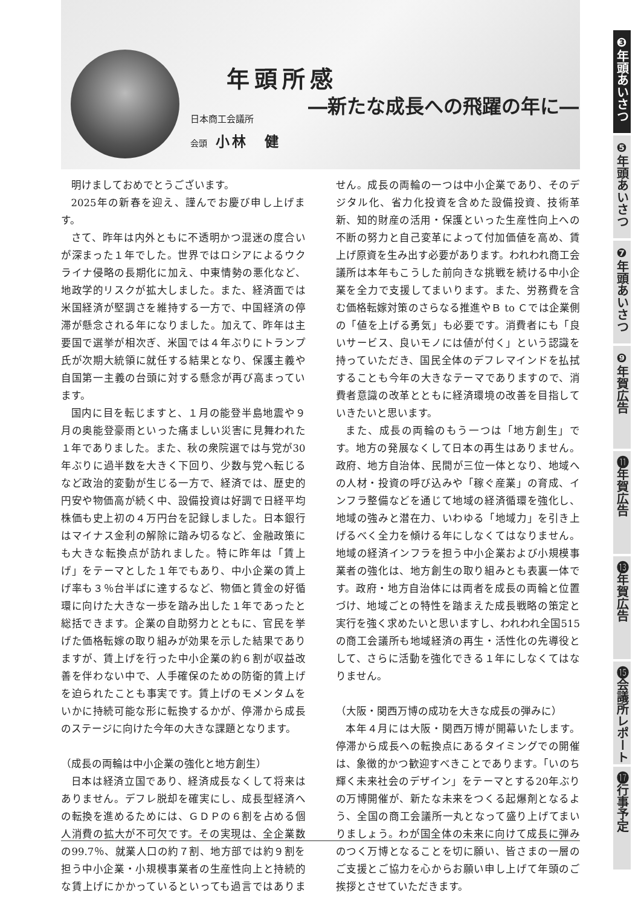年頭所感
―新たな成長への飛躍の年に―
日本商工会議所
会頭 小林　健
明けましておめでとうございます。
2025年の新春を迎え、謹んでお慶び申し上げます。
さて、昨年は内外ともに不透明かつ混迷の度合いが深まった１年でした。世界ではロシアによるウクライナ侵略の長期化に加え、中東情勢の悪化など、地政学的リスクが拡大しました。また、経済面では米国経済が堅調さを維持する一方で、中国経済の停滞が懸念される年になりました。加えて、昨年は主要国で選挙が相次ぎ、米国では４年ぶりにトランプ氏が次期大統領に就任する結果となり、保護主義や自国第一主義の台頭に対する懸念が再び高まっています。
国内に目を転じますと、１月の能登半島地震や９月の奥能登豪雨といった痛ましい災害に見舞われた１年でありました。また、秋の衆院選では与党が30年ぶりに過半数を大きく下回り、少数与党へ転じるなど政治的変動が生じる一方で、経済では、歴史的円安や物価高が続く中、設備投資は好調で日経平均株価も史上初の４万円台を記録しました。日本銀行はマイナス金利の解除に踏み切るなど、金融政策にも大きな転換点が訪れました。特に昨年は「賃上げ」をテーマとした１年でもあり、中小企業の賃上げ率も３％台半ばに達するなど、物価と賃金の好循環に向けた大きな一歩を踏み出した１年であったと総括できます。企業の自助努力とともに、官民を挙げた価格転嫁の取り組みが効果を示した結果でありますが、賃上げを行った中小企業の約６割が収益改善を伴わない中で、人手確保のための防衛的賃上げを迫られたことも事実です。賃上げのモメンタムをいかに持続可能な形に転換するかが、停滞から成長のステージに向けた今年の大きな課題となります。
（成長の両輪は中小企業の強化と地方創生）
日本は経済立国であり、経済成長なくして将来はありません。デフレ脱却を確実にし、成長型経済への転換を進めるためには、ＧＤＰの６割を占める個人消費の拡大が不可欠です。その実現は、全企業数の99.7％、就業人口の約７割、地方部では約９割を担う中小企業・小規模事業者の生産性向上と持続的な賃上げにかかっているといっても過言ではありません。成長の両輪の一つは中小企業であり、そのデジタル化、省力化投資を含めた設備投資、技術革新、知的財産の活用・保護といった生産性向上への不断の努力と自己変革によって付加価値を高め、賃上げ原資を生み出す必要があります。われわれ商工会議所は本年もこうした前向きな挑戦を続ける中小企業を全力で支援してまいります。また、労務費を含む価格転嫁対策のさらなる推進やＢ to Ｃでは企業側の「値を上げる勇気」も必要です。消費者にも「良いサービス、良いモノには値が付く」という認識を持っていただき、国民全体のデフレマインドを払拭することも今年の大きなテーマでありますので、消費者意識の改革とともに経済環境の改善を目指していきたいと思います。
また、成長の両輪のもう一つは「地方創生」です。地方の発展なくして日本の再生はありません。政府、地方自治体、民間が三位一体となり、地域への人材・投資の呼び込みや「稼ぐ産業」の育成、インフラ整備などを通じて地域の経済循環を強化し、地域の強みと潜在力、いわゆる「地域力」を引き上げるべく全力を傾ける年にしなくてはなりません。地域の経済インフラを担う中小企業および小規模事業者の強化は、地方創生の取り組みとも表裏一体です。政府・地方自治体には両者を成長の両輪と位置づけ、地域ごとの特性を踏まえた成長戦略の策定と実行を強く求めたいと思いますし、われわれ全国515の商工会議所も地域経済の再生・活性化の先導役として、さらに活動を強化できる１年にしなくてはなりません。
（大阪・関西万博の成功を大きな成長の弾みに）
本年４月には大阪・関西万博が開幕いたします。停滞から成長への転換点にあるタイミングでの開催は、象徴的かつ歓迎すべきことであります。「いのち輝く未来社会のデザイン」をテーマとする20年ぶりの万博開催が、新たな未来をつくる起爆剤となるよう、全国の商工会議所一丸となって盛り上げてまいりましょう。わが国全体の未来に向けて成長に弾みのつく万博となることを切に願い、皆さまの一層のご支援とご協力を心からお願い申し上げて年頭のご挨拶とさせていただきます。
❸年頭あいさつ
❺年頭あいさつ
❼年頭あいさつ
❾年賀広告
⓫年賀広告
⓭年賀広告
⓯会議所レポート
⓱行事予定